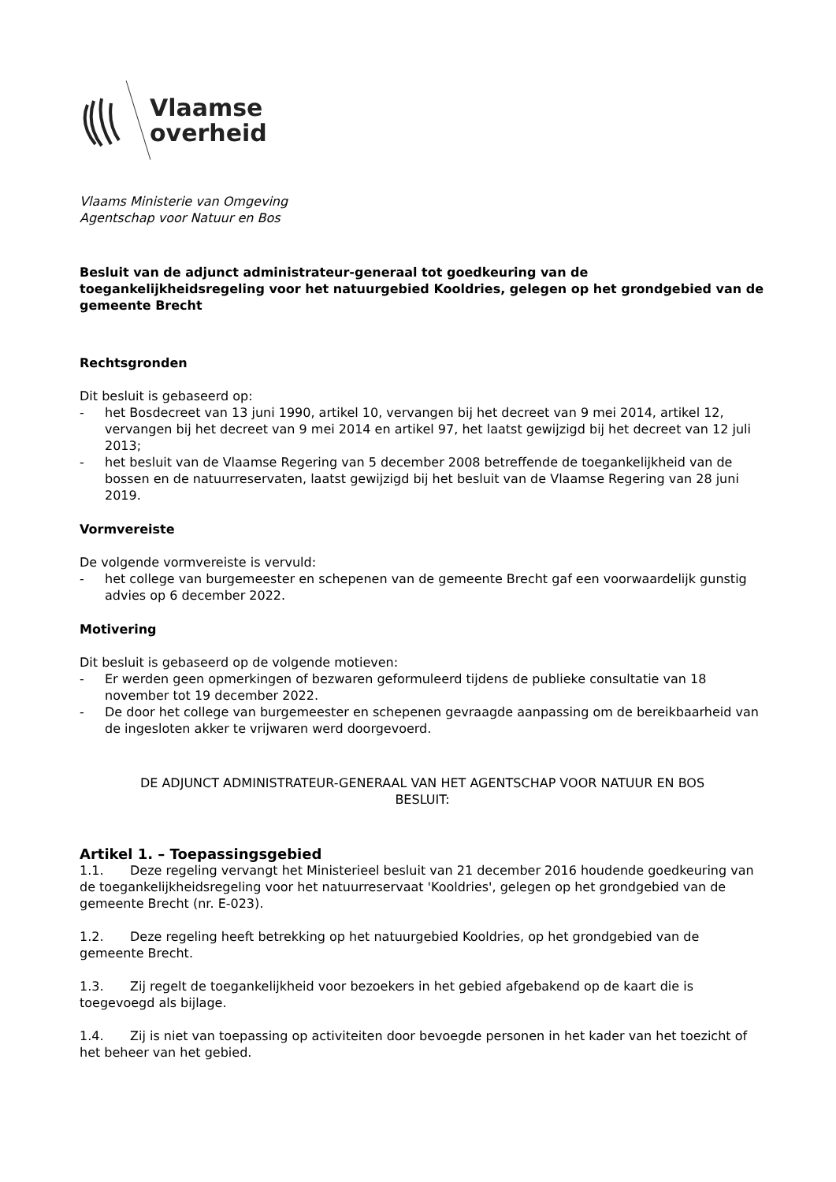Vlaamse
overheid
Vlaams Ministerie van Omgeving
Agentschap voor Natuur en Bos
Besluit van de adjunct administrateur-generaal tot goedkeuring van de toegankelijkheidsregeling voor het natuurgebied Kooldries, gelegen op het grondgebied van de gemeente Brecht
Rechtsgronden
Dit besluit is gebaseerd op:
- het Bosdecreet van 13 juni 1990, artikel 10, vervangen bij het decreet van 9 mei 2014, artikel 12, vervangen bij het decreet van 9 mei 2014 en artikel 97, het laatst gewijzigd bij het decreet van 12 juli 2013;
- het besluit van de Vlaamse Regering van 5 december 2008 betreffende de toegankelijkheid van de bossen en de natuurreservaten, laatst gewijzigd bij het besluit van de Vlaamse Regering van 28 juni 2019.
Vormvereiste
De volgende vormvereiste is vervuld:
- het college van burgemeester en schepenen van de gemeente Brecht gaf een voorwaardelijk gunstig advies op 6 december 2022.
Motivering
Dit besluit is gebaseerd op de volgende motieven:
- Er werden geen opmerkingen of bezwaren geformuleerd tijdens de publieke consultatie van 18 november tot 19 december 2022.
- De door het college van burgemeester en schepenen gevraagde aanpassing om de bereikbaarheid van de ingesloten akker te vrijwaren werd doorgevoerd.
DE ADJUNCT ADMINISTRATEUR-GENERAAL VAN HET AGENTSCHAP VOOR NATUUR EN BOS
BESLUIT:
Artikel 1. – Toepassingsgebied
1.1. Deze regeling vervangt het Ministerieel besluit van 21 december 2016 houdende goedkeuring van de toegankelijkheidsregeling voor het natuurreservaat 'Kooldries', gelegen op het grondgebied van de gemeente Brecht (nr. E-023).
1.2. Deze regeling heeft betrekking op het natuurgebied Kooldries, op het grondgebied van de gemeente Brecht.
1.3. Zij regelt de toegankelijkheid voor bezoekers in het gebied afgebakend op de kaart die is toegevoegd als bijlage.
1.4. Zij is niet van toepassing op activiteiten door bevoegde personen in het kader van het toezicht of het beheer van het gebied.